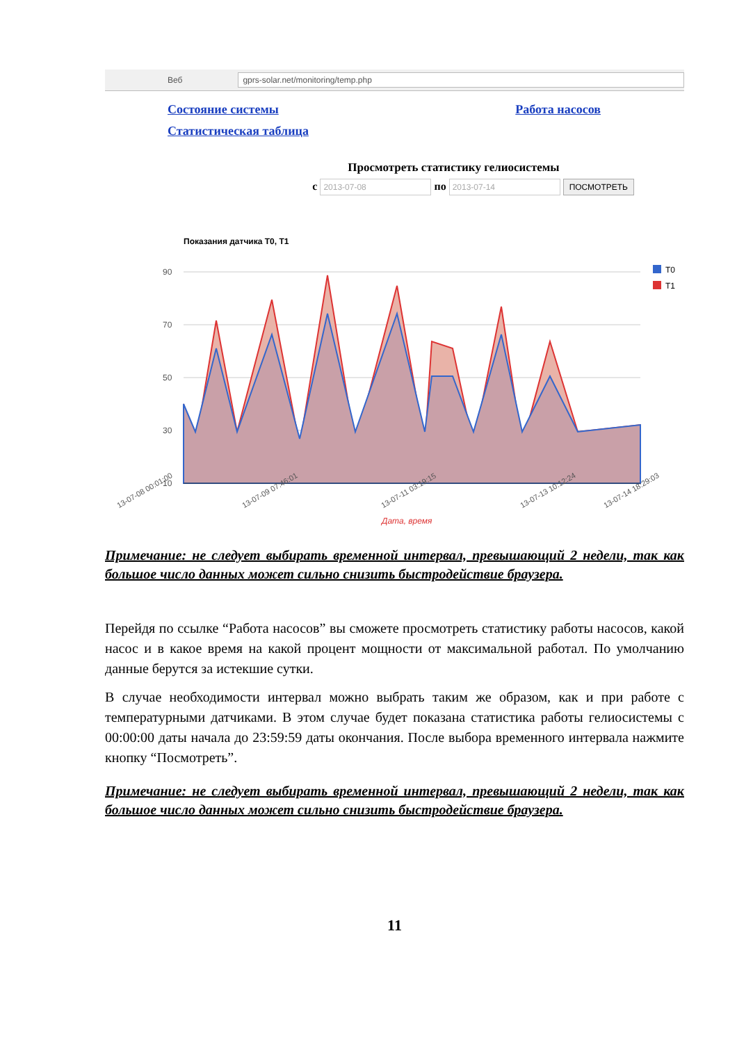Веб
gprs-solar.net/monitoring/temp.php
Состояние системы
Статистическая таблица
Работа насосов
Просмотреть статистику гелиосистемы
с 2013-07-08 по 2013-07-14 ПОСМОТРЕТЬ
Показания датчика T0, T1
90
70
50
30
10
T0
T1
Дата, время
13-07-08 00:01:00
13-07-09 07:46:01
13-07-11 03:19:15
13-07-13 10:12:24
13-07-14 18:29:03
Примечание: не следует выбирать временной интервал, превышающий 2 недели, так как большое число данных может сильно снизить быстродействие браузера.
Перейдя по ссылке “Работа насосов” вы сможете просмотреть статистику работы насосов, какой насос и в какое время на какой процент мощности от максимальной работал. По умолчанию данные берутся за истекшие сутки.
В случае необходимости интервал можно выбрать таким же образом, как и при работе с температурными датчиками. В этом случае будет показана статистика работы гелиосистемы с 00:00:00 даты начала до 23:59:59 даты окончания. После выбора временного интервала нажмите кнопку “Посмотреть”.
Примечание: не следует выбирать временной интервал, превышающий 2 недели, так как большое число данных может сильно снизить быстродействие браузера.
11